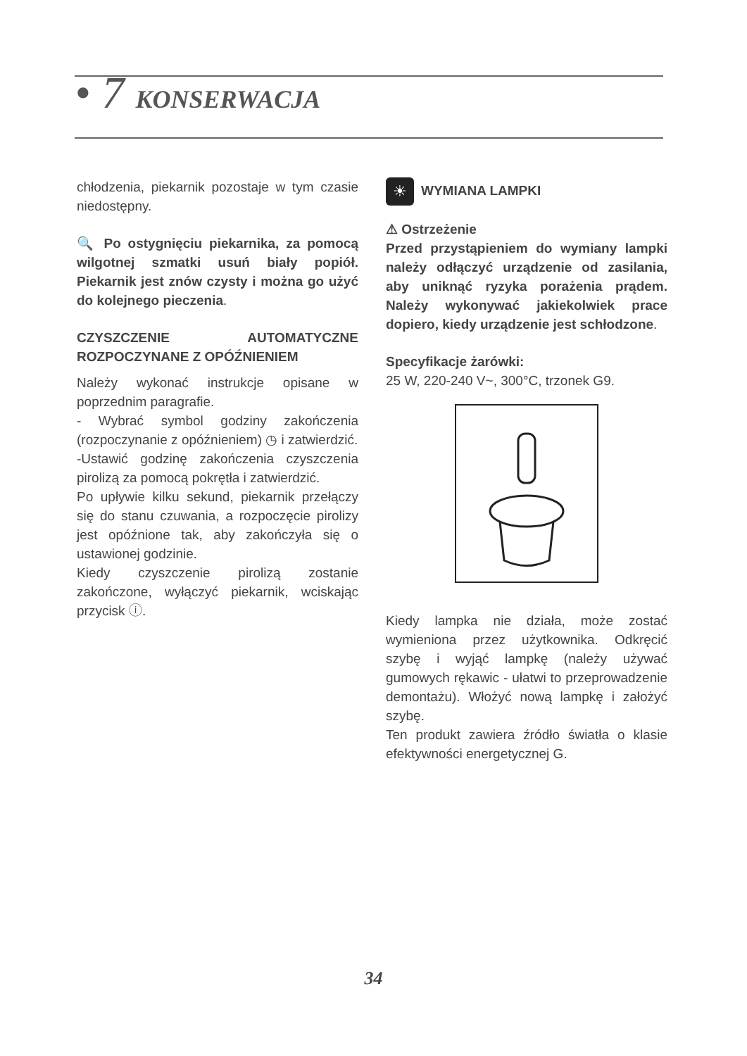• 7 KONSERWACJA
chłodzenia, piekarnik pozostaje w tym czasie niedostępny.
🔍 Po ostygnięciu piekarnika, za pomocą wilgotnej szmatki usuń biały popiół. Piekarnik jest znów czysty i można go użyć do kolejnego pieczenia.
CZYSZCZENIE AUTOMATYCZNE ROZPOCZYNANE Z OPÓŹNIENIEM
Należy wykonać instrukcje opisane w poprzednim paragrafie.
- Wybrać symbol godziny zakończenia (rozpoczynanie z opóźnieniem) ◷ i zatwierdzić.
-Ustawić godzinę zakończenia czyszczenia pirolizą za pomocą pokrętła i zatwierdzić.
Po upływie kilku sekund, piekarnik przełączy się do stanu czuwania, a rozpoczęcie pirolizy jest opóźnione tak, aby zakończyła się o ustawionej godzinie.
Kiedy czyszczenie pirolizą zostanie zakończone, wyłączyć piekarnik, wciskając przycisk ⓘ.
☀ WYMIANA LAMPKI
⚠ Ostrzeżenie
Przed przystąpieniem do wymiany lampki należy odłączyć urządzenie od zasilania, aby uniknąć ryzyka porażenia prądem. Należy wykonywać jakiekolwiek prace dopiero, kiedy urządzenie jest schłodzone.
Specyfikacje żarówki:
25 W, 220-240 V~, 300°C, trzonek G9.
Kiedy lampka nie działa, może zostać wymieniona przez użytkownika. Odkręcić szybę i wyjąć lampkę (należy używać gumowych rękawic - ułatwi to przeprowadzenie demontażu). Włożyć nową lampkę i założyć szybę.
Ten produkt zawiera źródło światła o klasie efektywności energetycznej G.
34